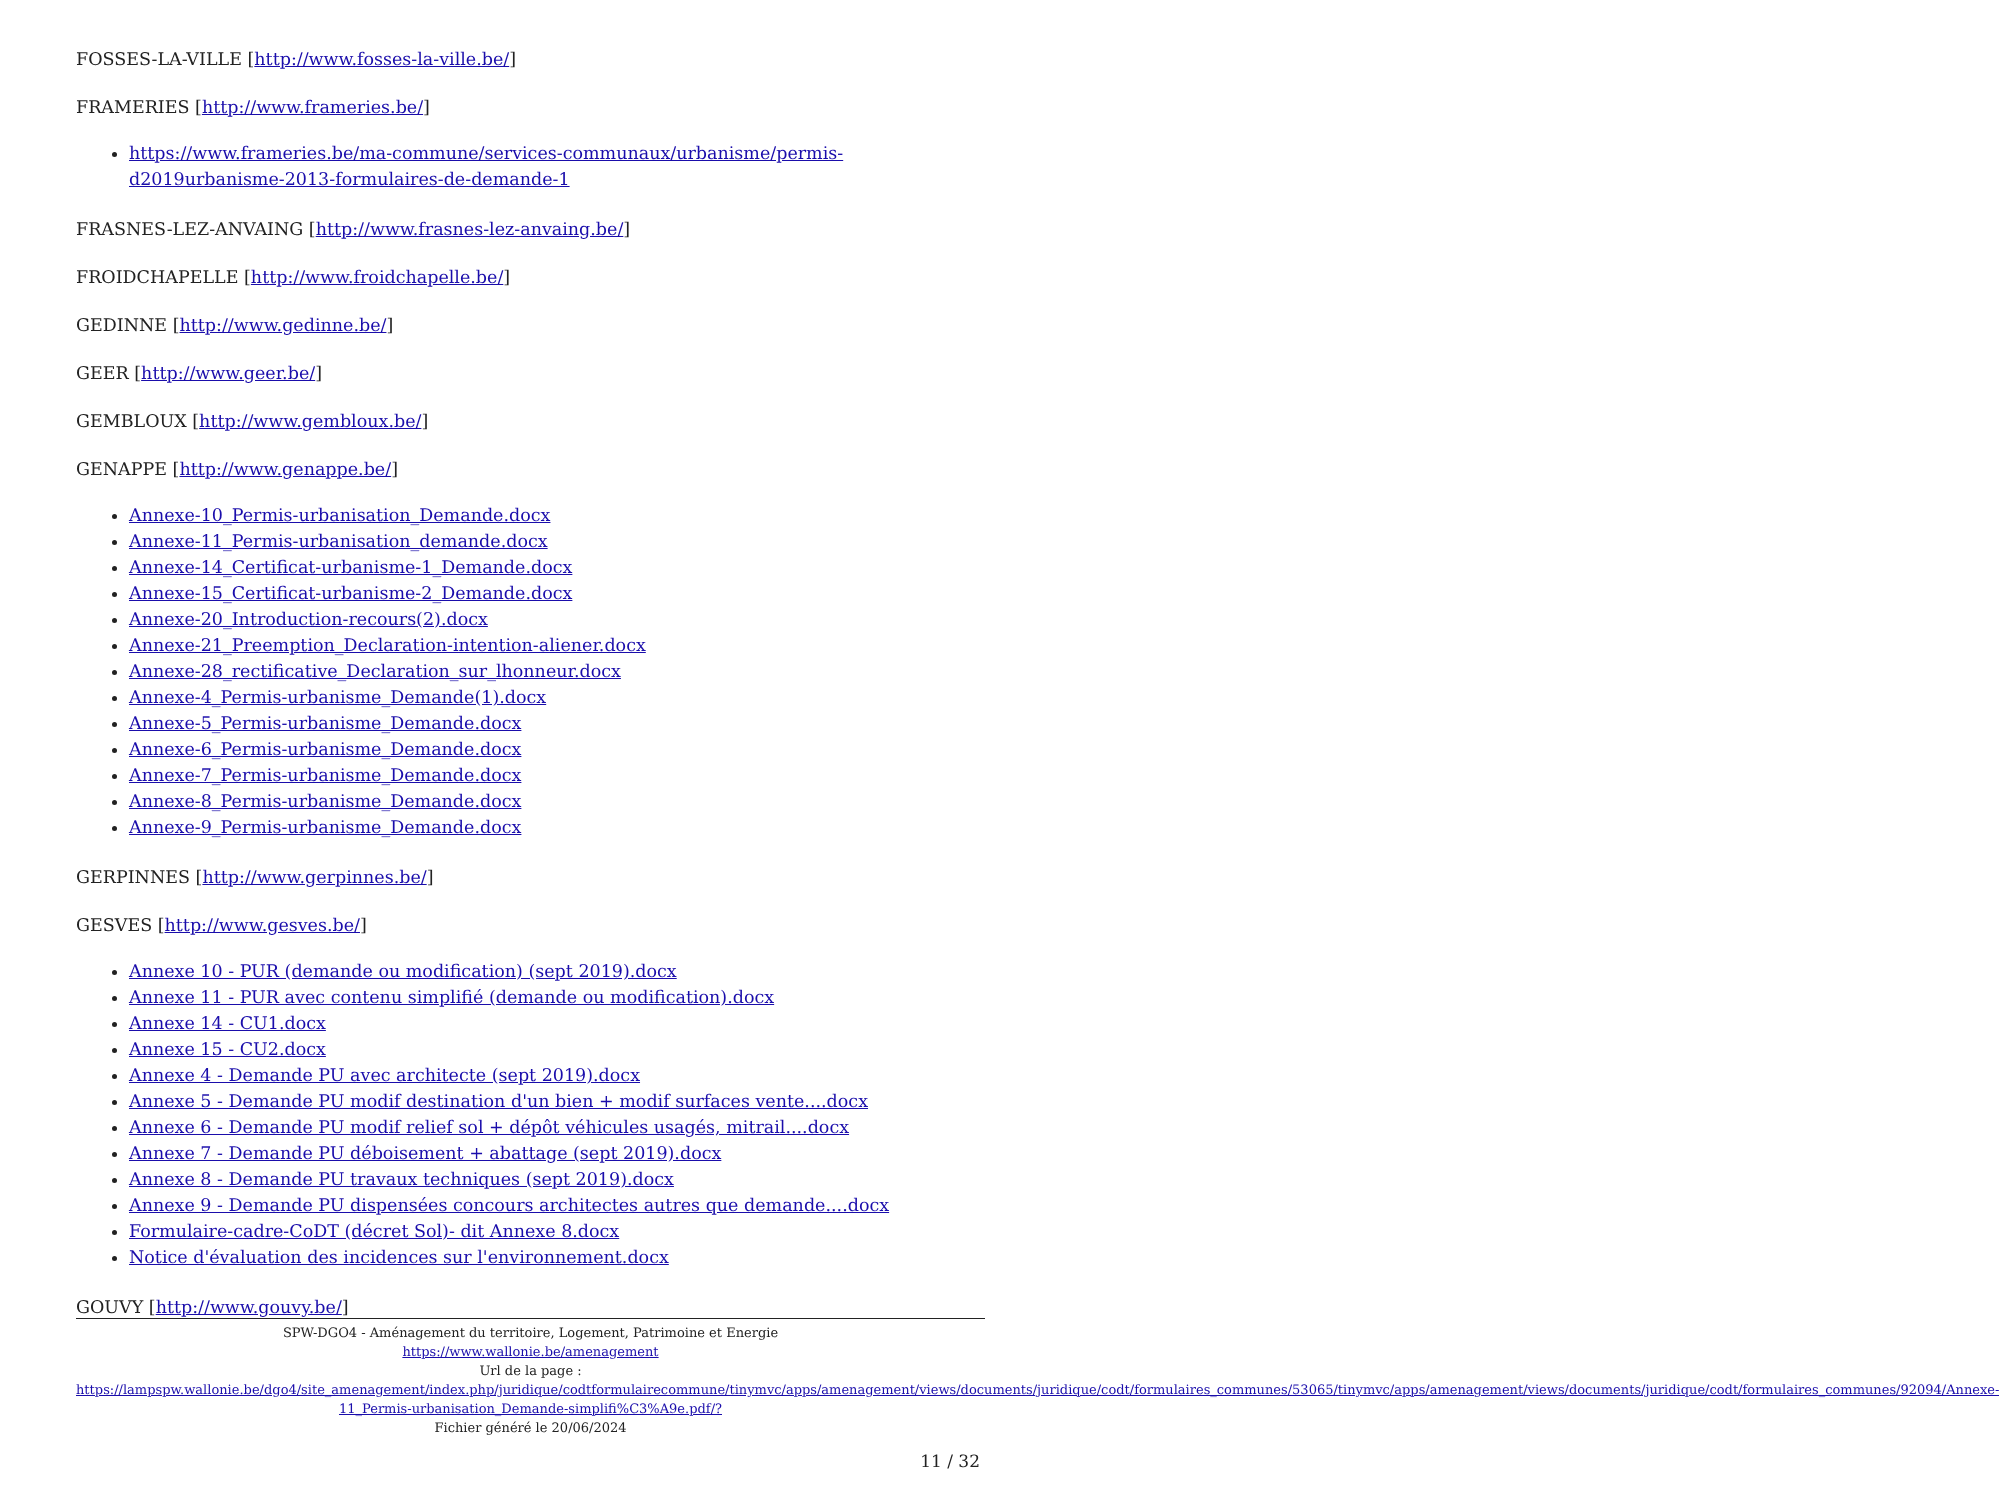FOSSES-LA-VILLE [http://www.fosses-la-ville.be/]
FRAMERIES [http://www.frameries.be/]
https://www.frameries.be/ma-commune/services-communaux/urbanisme/permis-d2019urbanisme-2013-formulaires-de-demande-1
FRASNES-LEZ-ANVAING [http://www.frasnes-lez-anvaing.be/]
FROIDCHAPELLE [http://www.froidchapelle.be/]
GEDINNE [http://www.gedinne.be/]
GEER [http://www.geer.be/]
GEMBLOUX [http://www.gembloux.be/]
GENAPPE [http://www.genappe.be/]
Annexe-10_Permis-urbanisation_Demande.docx
Annexe-11_Permis-urbanisation_demande.docx
Annexe-14_Certificat-urbanisme-1_Demande.docx
Annexe-15_Certificat-urbanisme-2_Demande.docx
Annexe-20_Introduction-recours(2).docx
Annexe-21_Preemption_Declaration-intention-aliener.docx
Annexe-28_rectificative_Declaration_sur_lhonneur.docx
Annexe-4_Permis-urbanisme_Demande(1).docx
Annexe-5_Permis-urbanisme_Demande.docx
Annexe-6_Permis-urbanisme_Demande.docx
Annexe-7_Permis-urbanisme_Demande.docx
Annexe-8_Permis-urbanisme_Demande.docx
Annexe-9_Permis-urbanisme_Demande.docx
GERPINNES [http://www.gerpinnes.be/]
GESVES [http://www.gesves.be/]
Annexe 10 - PUR (demande ou modification) (sept 2019).docx
Annexe 11 - PUR avec contenu simplifié (demande ou modification).docx
Annexe 14 - CU1.docx
Annexe 15 - CU2.docx
Annexe 4 - Demande PU avec architecte (sept 2019).docx
Annexe 5 - Demande PU modif destination d'un bien + modif surfaces vente....docx
Annexe 6 - Demande PU modif relief sol + dépôt véhicules usagés, mitrail....docx
Annexe 7 - Demande PU déboisement + abattage (sept 2019).docx
Annexe 8 - Demande PU travaux techniques (sept 2019).docx
Annexe 9 - Demande PU dispensées concours architectes autres que demande....docx
Formulaire-cadre-CoDT (décret Sol)- dit Annexe 8.docx
Notice d'évaluation des incidences sur l'environnement.docx
GOUVY [http://www.gouvy.be/]
SPW-DGO4 - Aménagement du territoire, Logement, Patrimoine et Energie
https://www.wallonie.be/amenagement
Url de la page :
https://lampspw.wallonie.be/dgo4/site_amenagement/index.php/juridique/codtformulairecommune/tinymvc/apps/amenagement/views/documents/juridique/codt/formulaires_communes/53065/tinymvc/apps/amenagement/views/documents/juridique/codt/formulaires_communes/92094/Annexe-11_Permis-urbanisation_Demande-simplifi%C3%A9e.pdf/?
Fichier généré le 20/06/2024
11 / 32